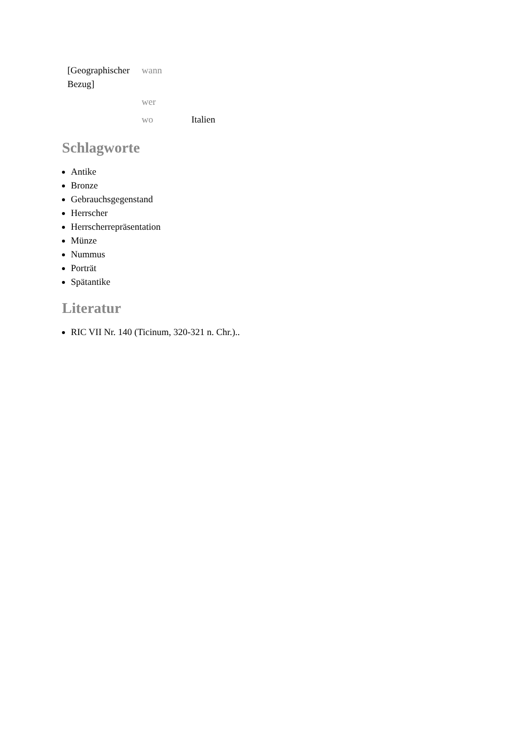| [Geographischer Bezug] | wann | |
| | wer | |
| | wo | Italien |
Schlagworte
Antike
Bronze
Gebrauchsgegenstand
Herrscher
Herrscherrepräsentation
Münze
Nummus
Porträt
Spätantike
Literatur
RIC VII Nr. 140 (Ticinum, 320-321 n. Chr.)..